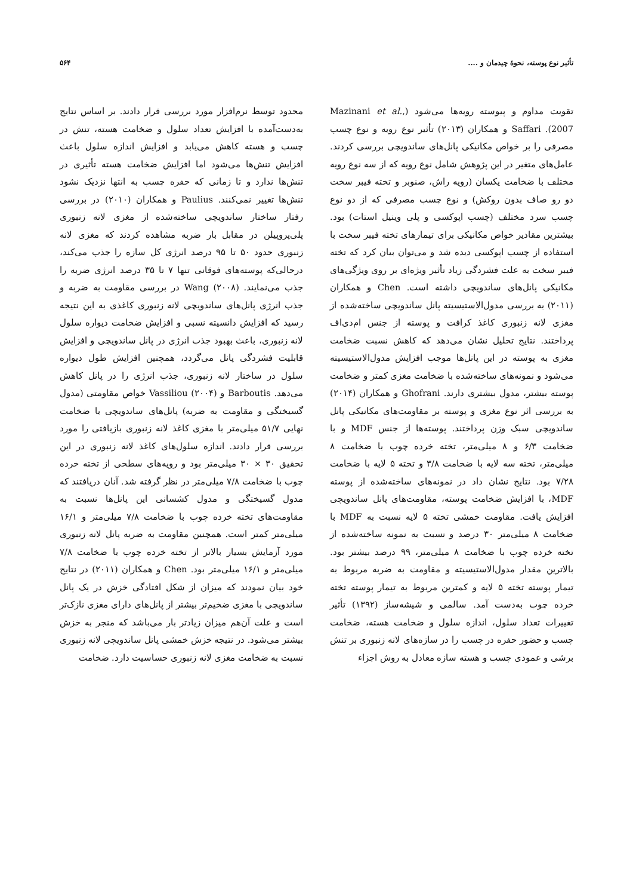تأثیر نوع پوسته، نحوهٔ چیدمان و .... ۵۶۴
تقویت مداوم و پیوسته رویه‌ها می‌شود (Mazinani et al., 2007). Saffari و همکاران (۲۰۱۳) تأثیر نوع رویه و نوع چسب مصرفی را بر خواص مکانیکی پانل‌های ساندویچی بررسی کردند. عامل‌های متغیر در این پژوهش شامل نوع رویه که از سه نوع رویه مختلف با ضخامت یکسان (رویه راش، صنوبر و تخته فیبر سخت دو رو صاف بدون روکش) و نوع چسب مصرفی که از دو نوع چسب سرد مختلف (چسب اپوکسی و پلی وینیل استات) بود. بیشترین مقادیر خواص مکانیکی برای تیمارهای تخته فیبر سخت با استفاده از چسب اپوکسی دیده شد و می‌توان بیان کرد که تخته فیبر سخت به علت فشردگی زیاد تأثیر ویژه‌ای بر روی ویژگی‌های مکانیکی پانل‌های ساندویچی داشته است. Chen و همکاران (۲۰۱۱) به بررسی مدول‌الاستیسیته پانل ساندویچی ساخته‌شده از مغزی لانه زنبوری کاغذ کرافت و پوسته از جنس ام‌دی‌اف پرداختند. نتایج تحلیل نشان می‌دهد که کاهش نسبت ضخامت مغزی به پوسته در این پانل‌ها موجب افزایش مدول‌الاستیسیته می‌شود و نمونه‌های ساخته‌شده با ضخامت مغزی کمتر و ضخامت پوسته بیشتر، مدول بیشتری دارند. Ghofrani و همکاران (۲۰۱۴) به بررسی اثر نوع مغزی و پوسته بر مقاومت‌های مکانیکی پانل ساندویچی سبک وزن پرداختند. پوسته‌ها از جنس MDF و با ضخامت ۶/۳ و ۸ میلی‌متر، تخته خرده چوب با ضخامت ۸ میلی‌متر، تخته سه لایه با ضخامت ۳/۸ و تخته ۵ لایه با ضخامت ۷/۲۸ بود. نتایج نشان داد در نمونه‌های ساخته‌شده از پوسته MDF، با افزایش ضخامت پوسته، مقاومت‌های پانل ساندویچی افزایش یافت. مقاومت خمشی تخته ۵ لایه نسبت به MDF با ضخامت ۸ میلی‌متر ۳۰ درصد و نسبت به نمونه ساخته‌شده از تخته خرده چوب با ضخامت ۸ میلی‌متر، ۹۹ درصد بیشتر بود. بالاترین مقدار مدول‌الاستیسیته و مقاومت به ضربه مربوط به تیمار پوسته تخته ۵ لایه و کمترین مربوط به تیمار پوسته تخته خرده چوب به‌دست آمد. سالمی و شیشه‌ساز (۱۳۹۲) تأثیر تغییرات تعداد سلول، اندازه سلول و ضخامت هسته، ضخامت چسب و حضور حفره در چسب را در سازه‌های لانه زنبوری بر تنش برشی و عمودی چسب و هسته سازه معادل به روش اجزاء
محدود توسط نرم‌افزار مورد بررسی قرار دادند. بر اساس نتایج به‌دست‌آمده با افزایش تعداد سلول و ضخامت هسته، تنش در چسب و هسته کاهش می‌یابد و افزایش اندازه سلول باعث افزایش تنش‌ها می‌شود اما افزایش ضخامت هسته تأثیری در تنش‌ها ندارد و تا زمانی که حفره چسب به انتها نزدیک نشود تنش‌ها تغییر نمی‌کنند. Paulius و همکاران (۲۰۱۰) در بررسی رفتار ساختار ساندویچی ساخته‌شده از مغزی لانه زنبوری پلی‌پروپیلن در مقابل بار ضربه مشاهده کردند که مغزی لانه زنبوری حدود ۵۰ تا ۹۵ درصد انرژی کل سازه را جذب می‌کند، درحالی‌که پوسته‌های فوقانی تنها ۷ تا ۳۵ درصد انرژی ضربه را جذب می‌نمایند. Wang (۲۰۰۸) در بررسی مقاومت به ضربه و جذب انرژی پانل‌های ساندویچی لانه زنبوری کاغذی به این نتیجه رسید که افزایش دانسیته نسبی و افزایش ضخامت دیواره سلول لانه زنبوری، باعث بهبود جذب انرژی در پانل ساندویچی و افزایش قابلیت فشردگی پانل می‌گردد، همچنین افزایش طول دیواره سلول در ساختار لانه زنبوری، جذب انرژی را در پانل کاهش می‌دهد. Barboutis و Vassiliou (۲۰۰۴) خواص مقاومتی (مدول گسیختگی و مقاومت به ضربه) پانل‌های ساندویچی با ضخامت نهایی ۵۱/۷ میلی‌متر با مغزی کاغذ لانه زنبوری بازیافتی را مورد بررسی قرار دادند. اندازه سلول‌های کاغذ لانه زنبوری در این تحقیق ۳۰ × ۳۰ میلی‌متر بود و رویه‌های سطحی از تخته خرده چوب با ضخامت ۷/۸ میلی‌متر در نظر گرفته شد. آنان دریافتند که مدول گسیختگی و مدول کشسانی این پانل‌ها نسبت به مقاومت‌های تخته خرده چوب با ضخامت ۷/۸ میلی‌متر و ۱۶/۱ میلی‌متر کمتر است. همچنین مقاومت به ضربه پانل لانه زنبوری مورد آزمایش بسیار بالاتر از تخته خرده چوب با ضخامت ۷/۸ میلی‌متر و ۱۶/۱ میلی‌متر بود. Chen و همکاران (۲۰۱۱) در نتایج خود بیان نمودند که میزان از شکل افتادگی خزش در یک پانل ساندویچی با مغزی ضخیم‌تر بیشتر از پانل‌های دارای مغزی نازک‌تر است و علت آن‌هم میزان زیادتر بار می‌باشد که منجر به خزش بیشتر می‌شود. در نتیجه خزش خمشی پانل ساندویچی لانه زنبوری نسبت به ضخامت مغزی لانه زنبوری حساسیت دارد. ضخامت